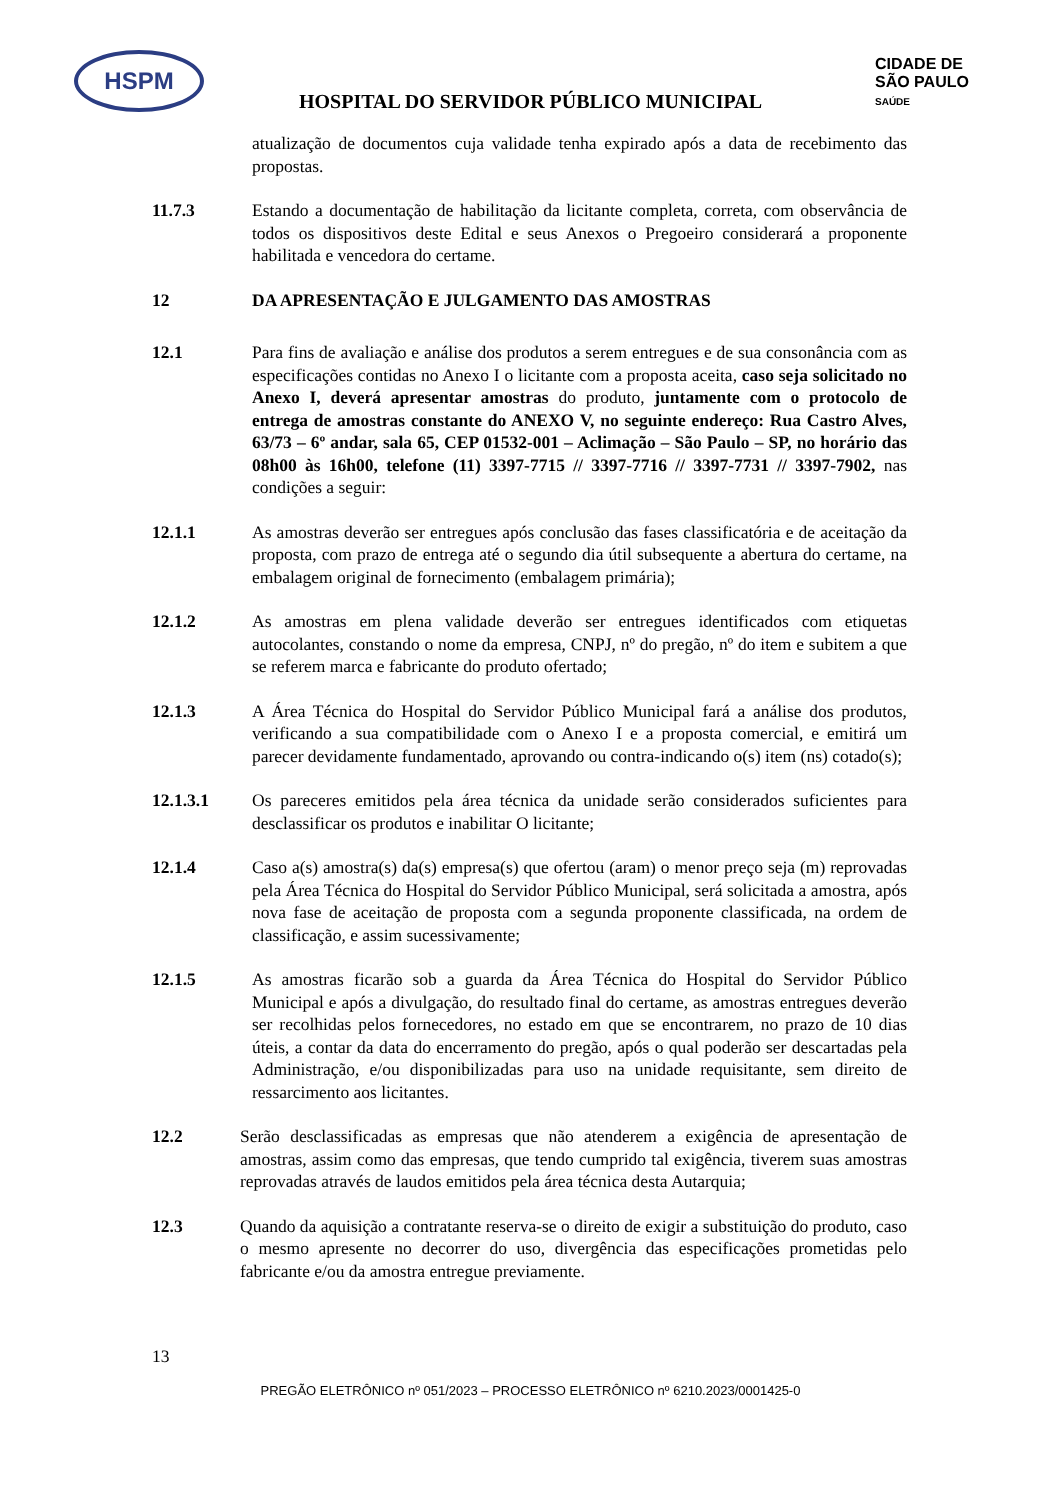HSPM
CIDADE DE
SÃO PAULO
SAÚDE
HOSPITAL DO SERVIDOR PÚBLICO MUNICIPAL
atualização de documentos cuja validade tenha expirado após a data de recebimento das propostas.
11.7.3 Estando a documentação de habilitação da licitante completa, correta, com observância de todos os dispositivos deste Edital e seus Anexos o Pregoeiro considerará a proponente habilitada e vencedora do certame.
12 DA APRESENTAÇÃO E JULGAMENTO DAS AMOSTRAS
12.1 Para fins de avaliação e análise dos produtos a serem entregues e de sua consonância com as especificações contidas no Anexo I o licitante com a proposta aceita, caso seja solicitado no Anexo I, deverá apresentar amostras do produto, juntamente com o protocolo de entrega de amostras constante do ANEXO V, no seguinte endereço: Rua Castro Alves, 63/73 – 6º andar, sala 65, CEP 01532-001 – Aclimação – São Paulo – SP, no horário das 08h00 às 16h00, telefone (11) 3397-7715 // 3397-7716 // 3397-7731 // 3397-7902, nas condições a seguir:
12.1.1 As amostras deverão ser entregues após conclusão das fases classificatória e de aceitação da proposta, com prazo de entrega até o segundo dia útil subsequente a abertura do certame, na embalagem original de fornecimento (embalagem primária);
12.1.2 As amostras em plena validade deverão ser entregues identificados com etiquetas autocolantes, constando o nome da empresa, CNPJ, nº do pregão, nº do item e subitem a que se referem marca e fabricante do produto ofertado;
12.1.3 A Área Técnica do Hospital do Servidor Público Municipal fará a análise dos produtos, verificando a sua compatibilidade com o Anexo I e a proposta comercial, e emitirá um parecer devidamente fundamentado, aprovando ou contra-indicando o(s) item (ns) cotado(s);
12.1.3.1 Os pareceres emitidos pela área técnica da unidade serão considerados suficientes para desclassificar os produtos e inabilitar O licitante;
12.1.4 Caso a(s) amostra(s) da(s) empresa(s) que ofertou (aram) o menor preço seja (m) reprovadas pela Área Técnica do Hospital do Servidor Público Municipal, será solicitada a amostra, após nova fase de aceitação de proposta com a segunda proponente classificada, na ordem de classificação, e assim sucessivamente;
12.1.5 As amostras ficarão sob a guarda da Área Técnica do Hospital do Servidor Público Municipal e após a divulgação, do resultado final do certame, as amostras entregues deverão ser recolhidas pelos fornecedores, no estado em que se encontrarem, no prazo de 10 dias úteis, a contar da data do encerramento do pregão, após o qual poderão ser descartadas pela Administração, e/ou disponibilizadas para uso na unidade requisitante, sem direito de ressarcimento aos licitantes.
12.2 Serão desclassificadas as empresas que não atenderem a exigência de apresentação de amostras, assim como das empresas, que tendo cumprido tal exigência, tiverem suas amostras reprovadas através de laudos emitidos pela área técnica desta Autarquia;
12.3 Quando da aquisição a contratante reserva-se o direito de exigir a substituição do produto, caso o mesmo apresente no decorrer do uso, divergência das especificações prometidas pelo fabricante e/ou da amostra entregue previamente.
13
PREGÃO ELETRÔNICO nº 051/2023 – PROCESSO ELETRÔNICO nº 6210.2023/0001425-0